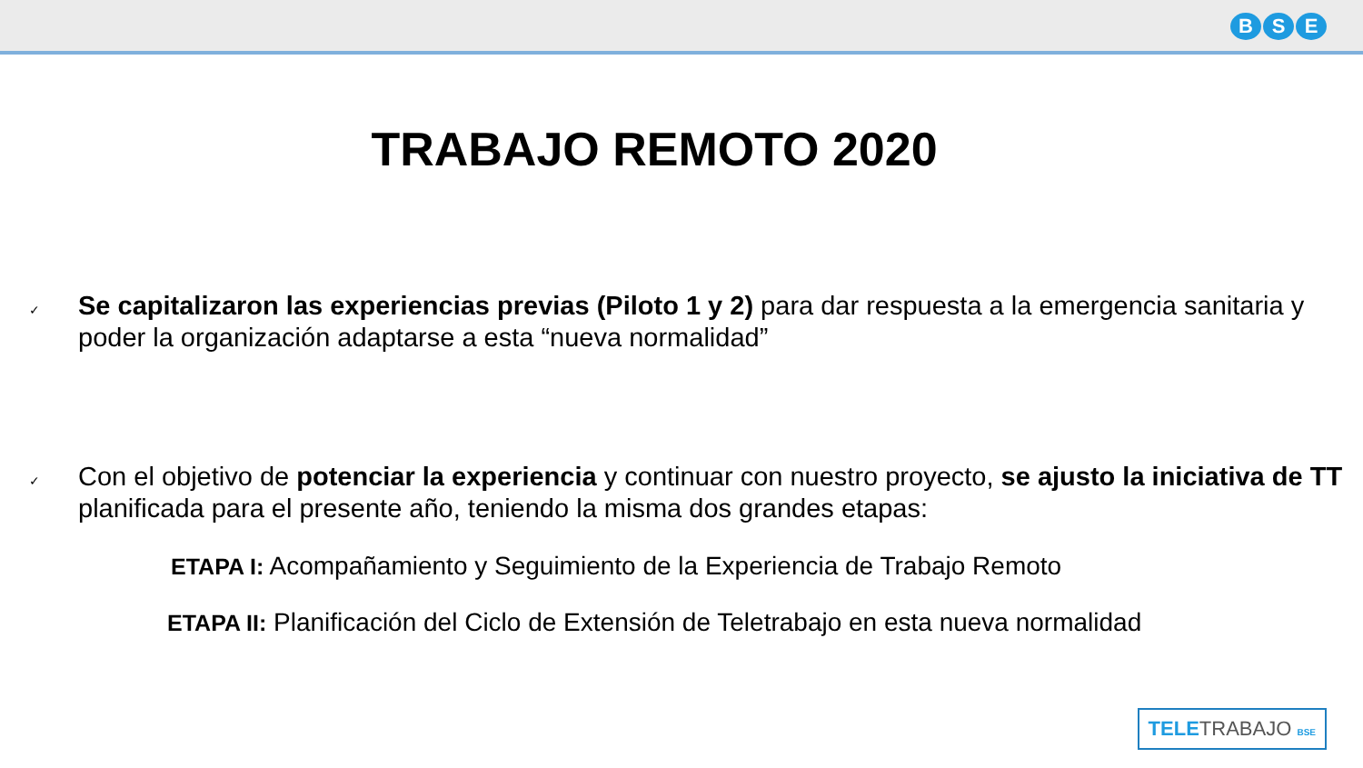B S E
TRABAJO REMOTO 2020
✓
Se capitalizaron las experiencias previas (Piloto 1 y 2) para dar respuesta a la emergencia sanitaria y poder la organización adaptarse a esta “nueva normalidad”
✓
Con el objetivo de potenciar la experiencia y continuar con nuestro proyecto, se ajusto la iniciativa de TT planificada para el presente año, teniendo la misma dos grandes etapas:
ETAPA I: Acompañamiento y Seguimiento de la Experiencia de Trabajo Remoto
ETAPA II: Planificación del Ciclo de Extensión de Teletrabajo en esta nueva normalidad
TELETRABAJO BSE